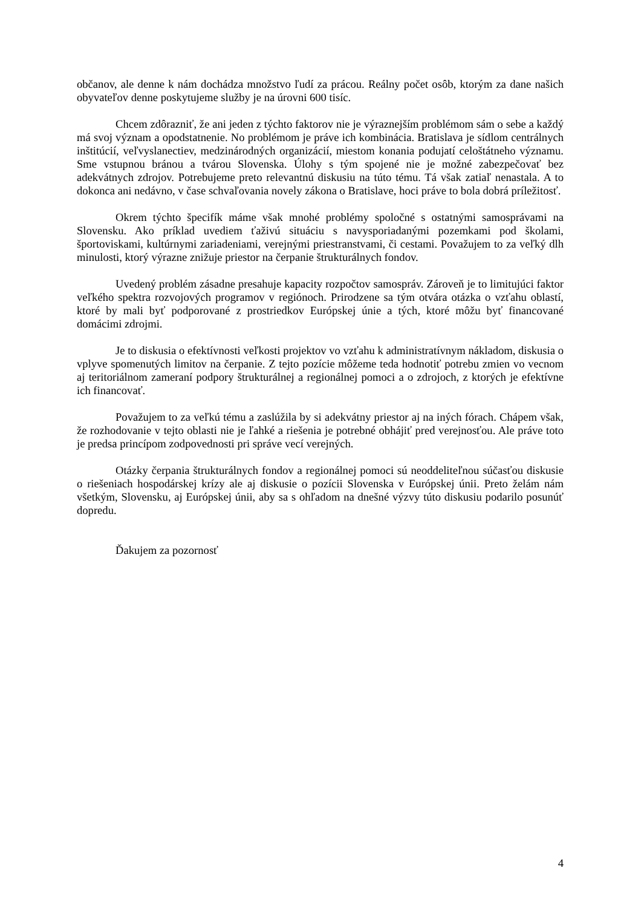občanov, ale denne k nám dochádza množstvo ľudí za prácou. Reálny počet osôb, ktorým za dane našich obyvateľov denne poskytujeme služby je na úrovni 600 tisíc.
Chcem zdôrazniť, že ani jeden z týchto faktorov nie je výraznejším problémom sám o sebe a každý má svoj význam a opodstatnenie. No problémom je práve ich kombinácia. Bratislava je sídlom centrálnych inštitúcií, veľvyslanectiev, medzinárodných organizácií, miestom konania podujatí celoštátneho významu. Sme vstupnou bránou a tvárou Slovenska. Úlohy s tým spojené nie je možné zabezpečovať bez adekvátnych zdrojov. Potrebujeme preto relevantnú diskusiu na túto tému. Tá však zatiaľ nenastala. A to dokonca ani nedávno, v čase schvaľovania novely zákona o Bratislave, hoci práve to bola dobrá príležitosť.
Okrem týchto špecifík máme však mnohé problémy spoločné s ostatnými samosprávami na Slovensku. Ako príklad uvediem ťaživú situáciu s navysporiadanými pozemkami pod školami, športoviskami, kultúrnymi zariadeniami, verejnými priestranstvami, či cestami. Považujem to za veľký dlh minulosti, ktorý výrazne znižuje priestor na čerpanie štrukturálnych fondov.
Uvedený problém zásadne presahuje kapacity rozpočtov samospráv. Zároveň je to limitujúci faktor veľkého spektra rozvojových programov v regiónoch. Prirodzene sa tým otvára otázka o vzťahu oblastí, ktoré by mali byť podporované z prostriedkov Európskej únie a tých, ktoré môžu byť financované domácimi zdrojmi.
Je to diskusia o efektívnosti veľkosti projektov vo vzťahu k administratívnym nákladom, diskusia o vplyve spomenutých limitov na čerpanie. Z tejto pozície môžeme teda hodnotiť potrebu zmien vo vecnom aj teritoriálnom zameraní podpory štrukturálnej a regionálnej pomoci a o zdrojoch, z ktorých je efektívne ich financovať.
Považujem to za veľkú tému a zaslúžila by si adekvátny priestor aj na iných fórach. Chápem však, že rozhodovanie v tejto oblasti nie je ľahké a riešenia je potrebné obhájiť pred verejnosťou. Ale práve toto je predsa princípom zodpovednosti pri správe vecí verejných.
Otázky čerpania štrukturálnych fondov a regionálnej pomoci sú neoddeliteľnou súčasťou diskusie o riešeniach hospodárskej krízy ale aj diskusie o pozícii Slovenska v Európskej únii. Preto želám nám všetkým, Slovensku, aj Európskej únii, aby sa s ohľadom na dnešné výzvy túto diskusiu podarilo posunúť dopredu.
Ďakujem za pozornosť
4